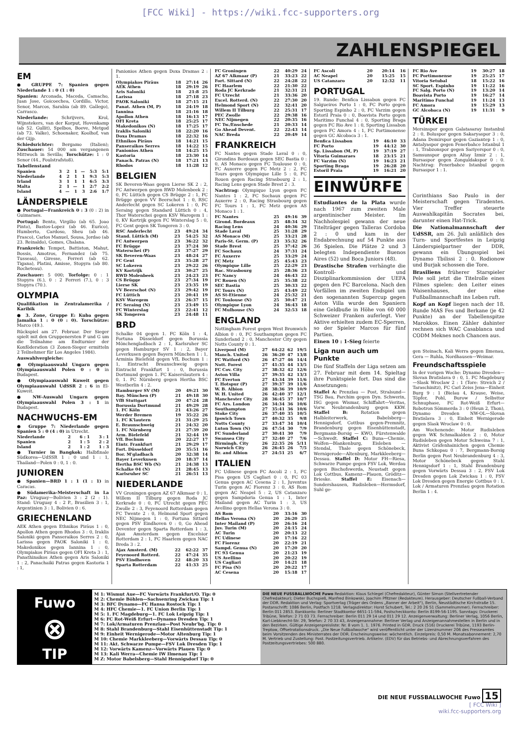[FCC Wiki] - https://wiki.fcc-supporters.org
ZAHLENSPIEGEL
EM
● GRUPPE 7: Spanien gegen Niederlande 1 : 0 (1 : 0)
Spanien: Arconada, Maceda, Camacho, Juan Jose, Goicoechea, Cordillo, Victor, Senor, Marcos, Sarabia (ab 89. Gallego), Carrasco.
Niederlande: Schrijvers, Krol, Wijnstekers, van der Korput, Hovenkamp (ab 52. Gullit), Spelbos, Boeve, Metgod (ab 73. Valke), Schoenaker, Koolhof, van der Gijp.
Schiedsrichter: Bergamo (Italien); Zuschauer: 54 000 am vergangenen Mittwoch in Sevilla; Torschütze: 1 : 0 Senor (44., Foulstrafstoß).
Tabellenstand
| Spanien | 3 | 2 | 1 | — | 5:3 | 5:1 |
| Niederlande | 4 | 2 | 1 | 1 | 9:3 | 5:3 |
| Irland | 3 | 1 | 1 | 1 | 6:5 | 3:3 |
| Malta | 2 | 1 | — | 1 | 2:7 | 2:2 |
| Island | 4 | — | 1 | 3 | 2:6 | 1:7 |
LÄNDERSPIELE
● Portugal—Frankreich 0 : 3 (0 : 2) in Guimaraes.
Portugal: Bento, Virgilio (ab 65. Joao Pinto), Bastos-Lopez (ab 46. Eurico), Humberto, Cardoso, Sheu (ab 46. Frasco), Carlos Manuel, Sousa, Jordao (ab 23. Reinaldo), Gomes, Chalana.
Frankreich: Tempet, Battiston, Mahut, Bossis, Amotros, Fernandez (ab 75. Tusseau), Giresse, Ferreri (ab 62. Tigana), Platini, Amisse, Stopyra (ab 80. Rocheteau).
Zuschauer: 5 000; Torfolge: 0 : 1 Stopyra (6.), 0 : 2 Ferreri (7.), 0 : 3 Stopyra (70.).
OLYMPIA
Qualifikation in Zentralamerika / Karibik
● 3. Zone, Gruppe E: Kuba gegen Jamaika 1 : 0 (0 : 0). Torschütze: Marco (49.).
Rückspiel am 27. Februar. Der Sieger spielt mit den Gruppenersten F und G um die Teilnahme am Endturnier der Konföderation (3 Zonen-Sieger ermitteln 2 Teilnehmer für Los Angeles 1984).
Auswahlvergleiche:
● Olympiaauswahl Ungarn gegen Olympiaauswahl Polen 0 : 0 in Budapest.
● Olympiaauswahl Kuweit gegen Olympiaauswahl UdSSR 2 : 6 in El-Kuweit.
● NW-Auswahl Ungarn gegen Olympiaauswahl Polen 3 : 1 in Budapest.
NACHWUCHS-EM
● Gruppe 7: Niederlande gegen Spanien 5 : 0 (4 : 0) in Utrecht.
| Niederlande | 2 | 6 : 1 | 3 : 1 |
| Spanien | 2 | 1 : 5 | 2 : 2 |
| Island | 2 | 1 : 2 | 1 : 3 |
● Turnier in Bangkok: Halbfinale Südkorea—UdSSR 1 : 0 und 1 : 1, Thailand—Polen 0 : 0, 1 : 0.
JUNIOREN
● Spanien—BRD 1 : 1 (1 : 1) in Caracas.
● Südamerika-Meisterschaft in La Paz: Uruguay—Bolivien 3 : 2 (2 : 1). Stand: Uruguay 4 : 2 P., Brasilien 3 : 1, Argentinien 3 : 1, Bolivien 0 : 6.
GRIECHENLAND
AEK Athen gegen Ethnikos Piräus 1 : 0, Apollon Athen gegen Rhodos 3 : 0, Iraklis Saloniki gegen Panseraikos Serres 2 : 0, Larissa gegen PAOK Saloniki 1 : 0, Makedonikos gegen Iannina 1 : 0, Olympiakos Piräus gegen OFI Kreta 3 : 1, Panathinaikos Athen gegen Aris Saloniki 1 : 2, Panachaiki Patras gegen Kastoria 1 : 1,
Panionios Athen gegen Doxa Dramas 2 : 1.
| Olympiakos Piräus | 18 | 27:14 | 26 |
| AEK Athen | 18 | 29:19 | 26 |
| Aris Saloniki | 18 | 21:8 | 25 |
| Larissa | 18 | 27:18 | 23 |
| PAOK Saloniki | 18 | 27:15 | 21 |
| Panat. Athen (M, P) | 18 | 24:19 | 18 |
| Iannina | 18 | 21:16 | 18 |
| Apollon Athen | 18 | 16:13 | 17 |
| OFI Kreta | 18 | 25:25 | 17 |
| Makedonikos (N) | 18 | 17:25 | 17 |
| Iraklis Saloniki | 18 | 22:20 | 16 |
| Doxa Dramas | 18 | 22:32 | 16 |
| Ethnikos Piräus | 18 | 14:21 | 15 |
| Panseraikos Serres | 18 | 14:22 | 15 |
| Panionios Athen | 18 | 14:25 | 15 |
| Kastoria | 18 | 23:30 | 14 |
| Panach. Patras (N) | 18 | 17:21 | 13 |
| Rhodos | 18 | 11:28 | 12 |
BELGIEN
SK Beveren-Waas gegen Lierse SK 2 : 2, FC Antwerpen gegen RWD Molenbeek 2 : 0, FC Lüttich gegen CS Brügge 2 : 1, FC Brügge gegen VV Beerschot 1 : 0, RSC Anderlecht gegen SC Lokeren 1 : 0, FC Seraing gegen Standard Lüttich 0 : 4, Thor Waterschei gegen KSV Waregem 1 : 0, KV Kortrijk gegen FC Winterslag 5 : 0, FC Gent gegen SK Tongeren 3 : 0.
| RSC Anderlecht | 23 | 49:24 | 34 |
| Stand. Lüttich (M) | 23 | 54:25 | 32 |
| FC Antwerpen | 23 | 36:22 | 32 |
| FC Brügge | 23 | 37:24 | 30 |
| Waterschei (P) | 23 | 37:27 | 29 |
| SK Beveren-Waas | 23 | 48:24 | 27 |
| FC Gent | 23 | 35:28 | 27 |
| SC Lokeren | 23 | 29:22 | 26 |
| KV Kortrijk | 23 | 30:27 | 25 |
| RWD Molenbeek | 23 | 24:23 | 23 |
| CS Brügge | 23 | 27:34 | 19 |
| Lierse SK | 23 | 23:35 | 19 |
| VV Beerschot (N) | 23 | 29:42 | 19 |
| FC Lüttich | 23 | 20:41 | 19 |
| KSV Waregem | 23 | 26:37 | 15 |
| FC Seraing (N) | 23 | 23:49 | 15 |
| FC Winterslag | 23 | 22:41 | 12 |
| SK Tongeren | 23 | 24:48 | 11 |
BRD
Schalke 04 gegen 1. FC Köln 1 : 4, Fortuna Düsseldorf gegen Borussia Mönchengladbach 2 : 1, Karlsruher SC gegen Hamburger SV 1 : 2, Bayer Leverkusen gegen Bayern München 1 : 1, Arminia Bielefeld gegen VfL Bochum 1 : 1, Eintracht Braunschweig gegen Eintracht Frankfurt 1 : 0, Borussia Dortmund gegen 1. FC Kaiserslautern 4 : 0, 1. FC Nürnberg gegen Hertha BSC Westberlin 4 : 2.
| Hamburger SV (M) | 20 | 49:21 | 30 |
| Bay. München (P) | 21 | 49:18 | 30 |
| VfB Stuttgart | 20 | 47:24 | 28 |
| Borussia Dortmund | 21 | 49:29 | 28 |
| 1. FC Köln | 21 | 43:26 | 27 |
| Werder Bremen | 19 | 35:22 | 26 |
| 1. FC K'lautern | 21 | 31:29 | 25 |
| E. Braunschweig | 21 | 24:32 | 20 |
| 1. FC Nürnberg | 21 | 27:39 | 20 |
| Arm. Bielefeld | 21 | 32:44 | 19 |
| VfL Bochum | 20 | 22:27 | 17 |
| Eintr. Frankfurt | 21 | 29:29 | 17 |
| Fort. Düsseldorf | 20 | 35:51 | 16 |
| Bor. M'gladbach | 20 | 32:38 | 14 |
| Bayer Leverkusen | 20 | 18:37 | 14 |
| Hertha BSC Wb (N) | 21 | 24:38 | 13 |
| Schalke 04 (N) | 21 | 28:45 | 13 |
| Karlsruher SC | 21 | 26:51 | 13 |
NIEDERLANDE
VV Groningen gegen AZ 67 Alkmaar 0 : 1, Willem II Tilburg gegen Roda JC Kerkrade 0 : 0, FC Utrecht gegen PEC Zwolle 2 : 3, Feyenoord Rotterdam gegen FC Twente 2 : 0, Helmond Sport gegen NEC Nijmegen 1 : 0, Fortuna Sittard gegen PSV Eindhoven 0 : 0, Go Ahead Deventer gegen Sparta Rotterdam 1 : 3, Ajax Amsterdam gegen Excelsior Rotterdam 2 : 1, FC Haarlem gegen NAC Breda 3 : 2.
| Ajax Amsterd. (M) | 22 | 62:22 | 37 |
| Feyenoord Rotterd. | 22 | 47:24 | 35 |
| PSV Eindhoven | 22 | 48:20 | 33 |
| Sparta Rotterdam | 22 | 41:33 | 25 |
| FC Groningen | 22 | 40:29 | 24 |
| AZ 67 Alkmaar (P) | 21 | 33:23 | 22 |
| Fort. Sittard (N) | 22 | 24:28 | 22 |
| FC Haarlem | 22 | 21:30 | 22 |
| Roda JC Kerkrade | 21 | 32:31 | 21 |
| FC Utrecht | 21 | 33:36 | 20 |
| Excel. Rotterd. (N) | 22 | 27:30 | 20 |
| Helmond Sport (N) | 22 | 32:41 | 20 |
| Willem II Tilburg | 22 | 25:31 | 17 |
| PEC Zwolle | 22 | 29:38 | 16 |
| NEC Nijmegen | 22 | 20:35 | 16 |
| FC Tw./Enschede | 21 | 20:33 | 14 |
| Go Ahead Devent. | 22 | 22:43 | 14 |
| NAC Breda | 22 | 20:49 | 14 |
FRANKREICH
FC Nantes gegen Stade Laval 0 : 0, Girondins Bordeaux gegen SEC Bastia 0 : 0, AS Monaco gegen FC Toulouse 0 : 0, FC Auxerre gegen FC Metz 2 : 2, FC Tours gegen Olympique Lille 5 : 0, FC Rouen gegen Racing Strasbourg 2 : 1, Racing Lens gegen Stade Brest 2 : 3.
Nachtrag: Olympique Lyon gegen FC Nantes 1 : 2, FC Sochaux gegen FC Auxerre 2 : 0, Racing Strasbourg gegen FC Tours 1 : 1, FC Metz gegen AS Monaco 1 : 1.
| FC Nantes | 25 | 49:16 | 39 |
| Girond. Bordeaux | 25 | 48:34 | 32 |
| Racing Lens | 24 | 40:36 | 29 |
| Stade Laval | 25 | 31:28 | 29 |
| AS Monaco (M) | 25 | 33:21 | 28 |
| Paris-St. Germ. (P) | 23 | 35:32 | 26 |
| Stade Brest | 25 | 37:42 | 26 |
| FC Sochaux | 24 | 37:31 | 24 |
| FC Auxerre | 25 | 33:29 | 24 |
| FC Metz | 25 | 45:43 | 23 |
| Olympique Lille | 25 | 22:29 | 23 |
| Rac. Strasbourg | 25 | 28:36 | 23 |
| FC Nancy | 24 | 46:43 | 22 |
| FC Rouen (N) | 25 | 35:38 | 22 |
| SEC Bastia | 25 | 30:33 | 22 |
| FC Tours (N) | 25 | 43:49 | 22 |
| AS St-Etienne | 24 | 25:32 | 21 |
| FC Toulouse (N) | 25 | 30:47 | 21 |
| Olympique Lyon | 24 | 36:43 | 18 |
| FC Mulhouse (N) | 24 | 32:53 | 18 |
ENGLAND
Nottingham Forest gegen West Bromwich Albion 0 : 0, FC Southampton gegen FC Sunderland 2 : 0, Manchester City gegen Notts County 0 : 1.
| Liverpool (M) | 27 | 64:22 | 62 | 19/5 |
| Manch. United | 26 | 36:20 | 47 | 13/8 |
| FC Watford (N) | 26 | 47:27 | 46 | 14/4 |
| Nott. Forest | 27 | 41:35 | 44 | 13/5 |
| FC Cov. City | 27 | 38:32 | 42 | 12/6 |
| Aston Villa | 27 | 39:35 | 42 | 13/3 |
| FC Everton | 27 | 43:34 | 39 | 11/6 |
| T. Hotspur (P) | 27 | 39:37 | 39 | 11/6 |
| W. B. Albion | 28 | 38:36 | 39 | 10/9 |
| W. H. United | 26 | 42:40 | 37 | 12/1 |
| Manchester City | 28 | 36:45 | 37 | 10/7 |
| FC Ars. London | 26 | 34:34 | 36 | 10/6 |
| Southampton | 27 | 35:41 | 36 | 10/6 |
| Stoke City | 26 | 37:40 | 35 | 10/5 |
| Ipswich Town | 27 | 40:32 | 35 | 9/8 |
| Notts County | 27 | 33:47 | 34 | 10/4 |
| Luton Town (N) | 26 | 47:54 | 30 | 7/9 |
| FC Sunderland | 27 | 30:41 | 30 | 7/9 |
| Swansea City | 27 | 32:40 | 27 | 7/6 |
| Birmingh. City | 26 | 22:35 | 26 | 5/11 |
| Norwich City | 26 | 26:45 | 26 | 7/5 |
| Br. and Albion | 27 | 24:51 | 25 | 6/7 |
ITALIEN
FC Udinese gegen FC Ascoli 2 : 1, FC Pisa gegen US Cagliari 0 : 0, FC 03 Genua gegen AC Cesena 2 : 1, Juventus Turin gegen AC Fiorenz 3 : 0, AS Rom gegen AC Neapel 5 : 2, US Catanzaro gegen Sampdoria Genua 1 : 1, Inter Mailand gegen AC Turin 1 : 3, US Avellino gegen Hellas Verona 3 : 0.
| AS Rom | 20 | 33:16 | 30 |
| Hellas Verona (N) | 20 | 26:20 | 25 |
| Inter Mailand (P) | 20 | 26:16 | 24 |
| Juv. Turin (M) | 20 | 24:15 | 24 |
| AC Turin | 20 | 20:13 | 22 |
| FC Udinese | 20 | 17:16 | 22 |
| FC Fiorenz | 20 | 22:19 | 21 |
| Sampd. Genua (N) | 20 | 17:20 | 20 |
| FC 93 Genua | 20 | 21:23 | 19 |
| US Avellino | 20 | 20:22 | 19 |
| US Cagliari | 20 | 14:21 | 18 |
| FC Pisa (N) | 20 | 20:22 | 17 |
| AC Cesena | 20 | 15:18 | 17 |
| FC Ascoli | 20 | 20:14 | 16 |
| AC Neapel | 20 | 15:25 | 15 |
| US Catanzaro | 20 | 12:32 | 11 |
PORTUGAL
19. Runde: Benfica Lissabon gegen FC Salgueiros Porto 1 : 0, FC Porto gegen Sporting Espinho 2 : 0, FC Varzim gegen Estoril Praia 0 : 0, Boavista Porto gegen Maritimo Funchal 4 : 0, Sporting Braga gegen FC Rio Ave 1 : 0, Sporting Lissabon gegen FC Amora 4 : 1, FC Portimonense gegen GC Alcobaca 3 : 1.
| Benfica Lissabon | 19 | 46:10 | 33 |
| FC Porto | 19 | 44:12 | 30 |
| Sp. Lissabon (M, P) | 19 | 37:19 | 27 |
| Vitoria Guimaraes | 18 | 23:15 | 21 |
| FC Varzim (N) | 19 | 16:23 | 21 |
| Sporting Braga | 19 | 26:28 | 20 |
| Estoril Praia | 19 | 16:21 | 20 |
EINWÜRFE
Estudiantes de la Plata wurde nach 1967 zum zweiten Male argentinischer Meister. Im Nachholespiel gewann der neue Titelträger gegen Talleras Cordoba 2 : 0 und kam in der Endabrechnung auf 54 Punkte aus 36 Spielen. Die Plätze 2 und 3 belegten Independiente Buenos Aires (52) und Boca Juniors (48).
Drastische Strafen verhängte die Kontroll- und Disziplinarkommission der UEFA gegen den FC Barcelona. Nach den Vorfällen im zweiten Endspiel um den sogenannten Supercup gegen Aston Villa wurde den Spaniern eine Geldbuße in Höhe von 60 000 Schweizer Franken auferlegt. Vier Aktive erhielten zudem EC-Sperren, so der Spieler Marcos für fünf Partien.
Einen 10 : 1-Sieg feierte
Liga nun auch um Punkte
Die fünf Staffeln der Liga setzen am 27. Februar mit dem 14. Spieltag ihre Punktspiele fort. Das sind die Ansetzungen:
Staffel A: Prenzlau — Post, Stralsund—TSG Bau, Parchim gegen Dyn. Schwerin, ISG gegen Wismar, Schiffahrt—Veritas, Vorw. Neubrandenburg gegen KKW. Staffel B: Rotation gegen Halbleiterwerk, Babelsberg—Hennigsdorf, Cottbus gegen-Premnitz, Brandenburg gegen Eisenhüttenstadt, Bergmann-Borsig — KWO, Fürstenwalde—Schwedt. Staffel C: Buna—Chemie, Wolfen—Blankenburg, Eisleben — Stendal, Thale gegen Schönebeck, Wernigerode—Altenburg, Markkleeberg—Dessau. Staffel D: Motor FH—Riesa, Schwarze Pumpe gegen FSV Lok, Werdau gegen Bischofswerda, Neustadt gegen Lok Cottbus, Kamenz—Plauen, Gröditz—Brieske. Staffel E: Eisenach—Sondershausen, Rudisleben—Hermsdorf, Suhl ge-
| FC Rio Ave | 19 | 30:27 | 18 |
| FC Portimonense | 19 | 25:25 | 17 |
| Vitoria Setubal | 18 | 15:22 | 16 |
| SC Sport. Espinho | 19 | 11:22 | 16 |
| FC Salg. Porto (N) | 19 | 13:20 | 14 |
| Boavista Porto | 19 | 16:27 | 14 |
| Maritimo Funchal | 19 | 11:24 | 13 |
| FC Amora | 19 | 15:29 | 13 |
| GC Alcobaca (N) | 19 | 11:31 | 9 |
TÜRKEI
Mersinspor gegen Galatasaray Instanbul 2 : 0, Boluspor gegen Sakaryaspor 3 : 0, Adana Demirspor gegen Gaziantep 1 : 0, Antalyaspor gegen Fenerbahce Istanbul 1 : 1, Trabzonspor gegen Sariyerspor 0 : 0, Samsunspor gegen Altay Izmir 2 : 1, Bursaspor gegen Zonguldakspor 0 : 0. Nachtrag: Fenerbahce Istanbul gegen Bursaspor 1 : 1.
Corinthians Sao Paulo in der Meisterschaft gegen Tiradentes. Vier Treffer steuerte Auswahlkapitän Socrates bei, darunter einen Hat-Trick.
Die Nationalmannschaft der UdSSR, am 26. Juli anläßlich des Turn- und Sportfestes in Leipzig Länderspielpartner der DDR, gewann ein Übungsspiel bei Dynamo Tbilissi 2 : 0. Rodionow und Burjak schossen die Tore.
Brasiliens früherer Starspieler Pele soll jetzt die Titelrolle eines Filmes spielen: den Leiter eines Waisenhauses, der eine Fußballmannschaft ins Leben ruft.
Kopf an Kopf liegen nach der 18. Runde MAS Fes und Berkane (je 42 Punkte) an der Tabellenspitze Marokkos. Einen Zähler dahinter rechnen sich WAC Casablanca und CODM Meknes noch Chancen aus.
gen Steinach, Kali Werra gegen Ilmenau, Gera — Ruhla, Nordhausen—Weimar.
Freundschaftsspiele
In der vorigen Woche: Dynamo Dresden—Slovan Bratislava 0 : 0, 1. FC Magdeburg—Slask Wroclaw 2 : 1 (Tore: Streich 2 / Taraschinitz), FC Carl Zeiss Jena—Einheit Burg 9 : 1 (Bielau 4, Krause, Weise, Töpfer, Pohl, Burow / Selbsttor Schnuphase, FC Rot-Weiß Erfurt—Robotron Sömmerda 3 : 0 (Heun 2, Thon), Dynamo Dresden NW-OL—Slovan Bratislava 3 : 0, Einheit Wernigerode gegen Slask Wroclaw 0 : 0.
Am Wochenende: Motor Rudisleben gegen WK Schmalkalden 2 : 0, Motor Rudisleben gegen Motor Schweina 7 : 1, Aktivist Gräfenhainichen gegen Chemie Buna Schkopau 0 : 7, Bergmann-Borsig Berlin gegen Post Neubrandenburg 4 : 3, Motor Schönebeck gegen Stahl Hennigsdorf 1 : 1, Stahl Brandenburg gegen Vorwärts Dessau 3 : 2, FSV Lok Dresden gegen Lok Zwickau 1 : 0, FSV Lok Dresden gegen Energie Cottbus 0 : 1, Lok / Armaturen Prenzlau gegen Rotation Berlin 1 : 4.
Fuwo
⊗
TIP
M 1: Wismut Aue—FC Vorwärts Frankfurt/O. Tip: 0
M 2: Chemie Böhlen—Sachsenring Zwickau Tip: 1
M 3: BFC Dynamo—FC Hansa Rostock Tip: 1
M 4: HFC Chemie—1. FC Union Berlin Tip: 1
M 5: 1. FC Magdeburg—1. FC Lok Leipzig Tip: 1
M 6: FC Rot-Weiß Erfurt—Dynamo Dresden Tip: 1
M 7: Lok/Armaturen Prenzlau—Post Neubr'bg. Tip: 0
M 8: Stahl Brandenburg—Stahl Eisenhüttenstadt Tip: 1
M 9: Einheit Wernigerode—Motor Altenburg Tip: 1
M 10: Chemie Markkleeberg—Vorwärts Dessau Tip: 0
M 11: Akt. Schwarze Pumpe—FSV Lok Dresden Tip: 1
M 12: Vorwärts Kamenz—Vorwärts Plauen Tip: 0
M 13: Kali Werra—Chemie IW Ilmenau Tip: 1
M Z: Motor Babelsberg—Stahl Hennigsdorf Tip: 0
DIE NEUE FUSSBALLWOCHE Fuwo Redaktion: Klaus Schlegel (Chefredakteur), Günter Simon (Stellvertretender Chefredakteur); Dieter Buchspieß, Manfred Binkowski, Joachim Pfitzner (Redakteure). Herausgeber: Deutscher Fußball-Verband der DDR. Redaktion und Verlag: Sportverlag (Träger des Ordens „Banner der Arbeit"), Berlin, Neustädtische Kirchstraße 15. Postanschrift: 1086 Berlin, Postfach 1218. Verlagsdirektor: Horst Schubert, Tel.: 2 20 26 51 (Sammelnummer). Fernschreiber: Berlin 011 2853. Bankkonto: Berliner Stadtkontor 6651-11-594, Postscheckkonto: Berlin 8199-56-1195. Sonntags: Druckerei Tribüne, Telefon: 2 71 03 73. Fernschreiber: Berlin 011 29 14 und 011 29 12. Anzeigenverwaltung: Berliner Verlag, 1056 Berlin, Karl-Liebknecht-Str. 29, Telefon: 2 70 33 43, Anzeigenannahme: Berliner Verlag und Anzeigenannahmestellen in Berlin und in den Bezirken. Gültige Anzeigenpreisliste: Nr. 8 vom 1. 1. 1976. Printed in GDR. Druck (516) Druckerei Tribüne, 1193 Berlin-Treptow, Offsetrotationsdruck. „Die Neue Fußballwoche" wird veröffentlicht unter der Lizenznummer 206 des Presseamtes beim Vorsitzenden des Ministerrates der DDR. Erscheinungsweise: wöchentlich. Einzelpreis: 0,50 M. Monatsabonnement: 2,70 M. Vertrieb und Zustellung: Post. Postzeitungsvertrieb. Artikelnr. (EDV) für das Betriebs- und Abrechnungsverfahren des Postzeitungsvertriebes: 500 880.
DIE NEUE FUSSBALLWOCHE Fuwo 15
[ FCC Wiki ]
wiki.fcc-supporters.org